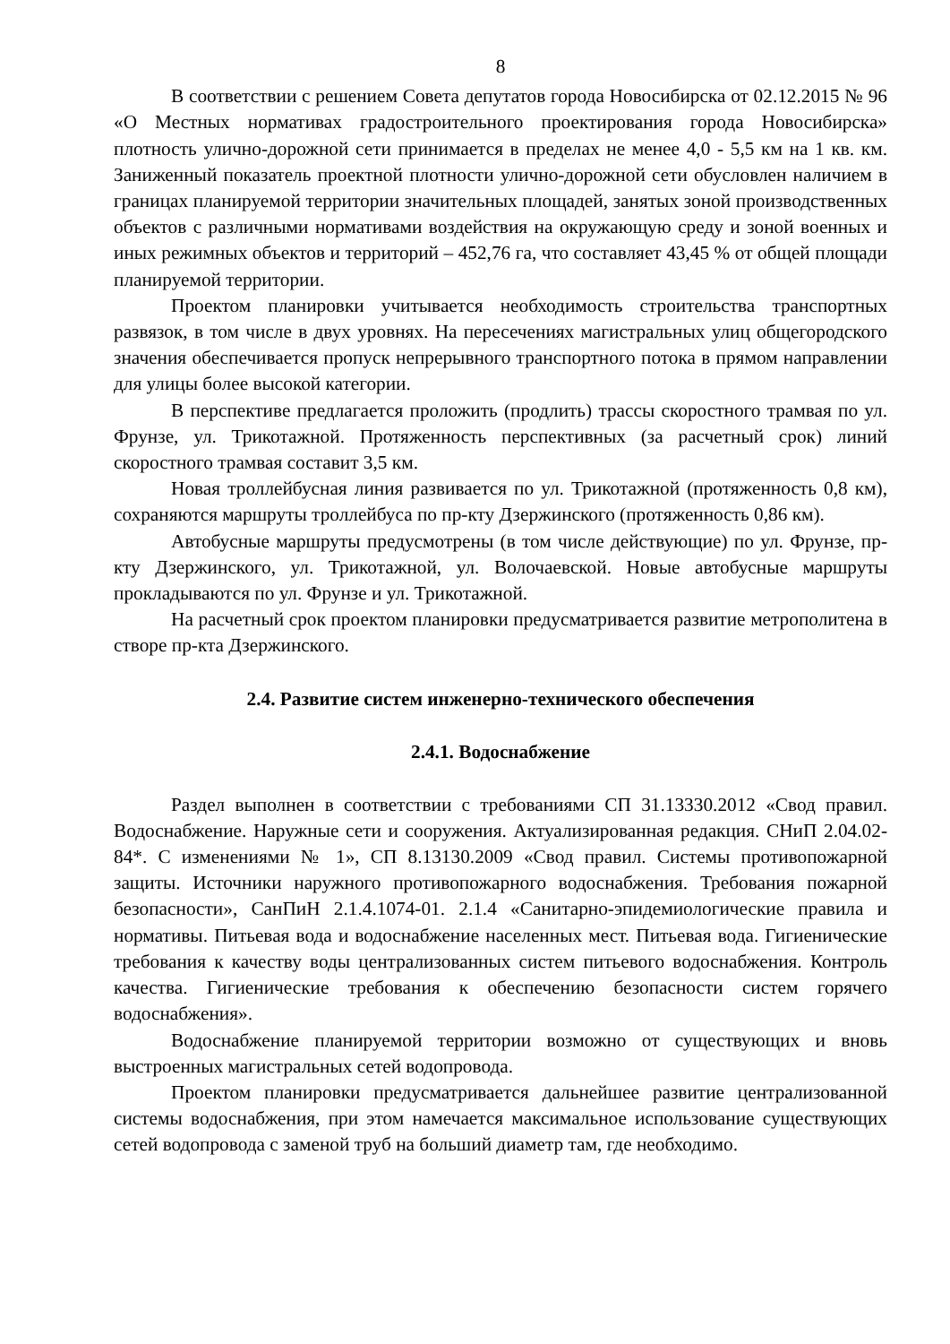8
В соответствии с решением Совета депутатов города Новосибирска от 02.12.2015 № 96 «О Местных нормативах градостроительного проектирования города Новосибирска» плотность улично-дорожной сети принимается в пределах не менее 4,0 - 5,5 км на 1 кв. км. Заниженный показатель проектной плотности улично-дорожной сети обусловлен наличием в границах планируемой территории значительных площадей, занятых зоной производственных объектов с различными нормативами воздействия на окружающую среду и зоной военных и иных режимных объектов и территорий – 452,76 га, что составляет 43,45 % от общей площади планируемой территории.
Проектом планировки учитывается необходимость строительства транспортных развязок, в том числе в двух уровнях. На пересечениях магистральных улиц общегородского значения обеспечивается пропуск непрерывного транспортного потока в прямом направлении для улицы более высокой категории.
В перспективе предлагается проложить (продлить) трассы скоростного трамвая по ул. Фрунзе, ул. Трикотажной. Протяженность перспективных (за расчетный срок) линий скоростного трамвая составит 3,5 км.
Новая троллейбусная линия развивается по ул. Трикотажной (протяженность 0,8 км), сохраняются маршруты троллейбуса по пр-кту Дзержинского (протяженность 0,86 км).
Автобусные маршруты предусмотрены (в том числе действующие) по ул. Фрунзе, пр-кту Дзержинского, ул. Трикотажной, ул. Волочаевской. Новые автобусные маршруты прокладываются по ул. Фрунзе и ул. Трикотажной.
На расчетный срок проектом планировки предусматривается развитие метрополитена в створе пр-кта Дзержинского.
2.4. Развитие систем инженерно-технического обеспечения
2.4.1. Водоснабжение
Раздел выполнен в соответствии с требованиями СП 31.13330.2012 «Свод правил. Водоснабжение. Наружные сети и сооружения. Актуализированная редакция. СНиП 2.04.02-84*. С изменениями № 1», СП 8.13130.2009 «Свод правил. Системы противопожарной защиты. Источники наружного противопожарного водоснабжения. Требования пожарной безопасности», СанПиН 2.1.4.1074-01. 2.1.4 «Санитарно-эпидемиологические правила и нормативы. Питьевая вода и водоснабжение населенных мест. Питьевая вода. Гигиенические требования к качеству воды централизованных систем питьевого водоснабжения. Контроль качества. Гигиенические требования к обеспечению безопасности систем горячего водоснабжения».
Водоснабжение планируемой территории возможно от существующих и вновь выстроенных магистральных сетей водопровода.
Проектом планировки предусматривается дальнейшее развитие централизованной системы водоснабжения, при этом намечается максимальное использование существующих сетей водопровода с заменой труб на больший диаметр там, где необходимо.